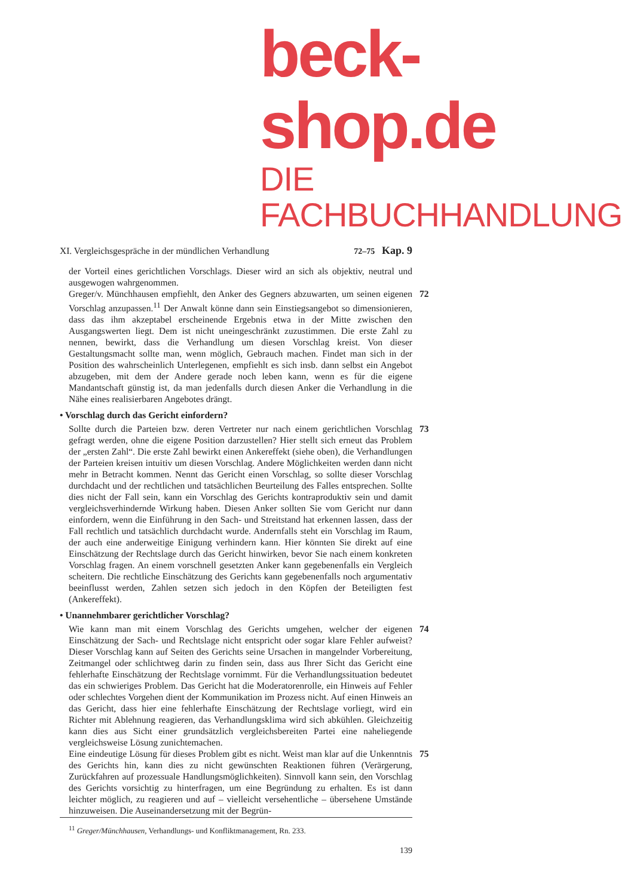beck-shop.de
DIE FACHBUCHHANDLUNG
XI. Vergleichsgespräche in der mündlichen Verhandlung 72–75 Kap. 9
der Vorteil eines gerichtlichen Vorschlags. Dieser wird an sich als objektiv, neutral und ausgewogen wahrgenommen.
Greger/v. Münchhausen empfiehlt, den Anker des Gegners abzuwarten, um seinen eigenen Vorschlag anzupassen.<sup>11</sup> Der Anwalt könne dann sein Einstiegsangebot so dimensionieren, dass das ihm akzeptabel erscheinende Ergebnis etwa in der Mitte zwischen den Ausgangswerten liegt. Dem ist nicht uneingeschränkt zuzustimmen. Die erste Zahl zu nennen, bewirkt, dass die Verhandlung um diesen Vorschlag kreist. Von dieser Gestaltungsmacht sollte man, wenn möglich, Gebrauch machen. Findet man sich in der Position des wahrscheinlich Unterlegenen, empfiehlt es sich insb. dann selbst ein Angebot abzugeben, mit dem der Andere gerade noch leben kann, wenn es für die eigene Mandantschaft günstig ist, da man jedenfalls durch diesen Anker die Verhandlung in die Nähe eines realisierbaren Angebotes drängt.
72
• Vorschlag durch das Gericht einfordern?
Sollte durch die Parteien bzw. deren Vertreter nur nach einem gerichtlichen Vorschlag gefragt werden, ohne die eigene Position darzustellen? Hier stellt sich erneut das Problem der „ersten Zahl“. Die erste Zahl bewirkt einen Ankereffekt (siehe oben), die Verhandlungen der Parteien kreisen intuitiv um diesen Vorschlag. Andere Möglichkeiten werden dann nicht mehr in Betracht kommen. Nennt das Gericht einen Vorschlag, so sollte dieser Vorschlag durchdacht und der rechtlichen und tatsächlichen Beurteilung des Falles entsprechen. Sollte dies nicht der Fall sein, kann ein Vorschlag des Gerichts kontraproduktiv sein und damit vergleichsverhindernde Wirkung haben. Diesen Anker sollten Sie vom Gericht nur dann einfordern, wenn die Einführung in den Sach- und Streitstand hat erkennen lassen, dass der Fall rechtlich und tatsächlich durchdacht wurde. Andernfalls steht ein Vorschlag im Raum, der auch eine anderweitige Einigung verhindern kann. Hier könnten Sie direkt auf eine Einschätzung der Rechtslage durch das Gericht hinwirken, bevor Sie nach einem konkreten Vorschlag fragen. An einem vorschnell gesetzten Anker kann gegebenenfalls ein Vergleich scheitern. Die rechtliche Einschätzung des Gerichts kann gegebenenfalls noch argumentativ beeinflusst werden, Zahlen setzen sich jedoch in den Köpfen der Beteiligten fest (Ankereffekt).
73
• Unannehmbarer gerichtlicher Vorschlag?
Wie kann man mit einem Vorschlag des Gerichts umgehen, welcher der eigenen Einschätzung der Sach- und Rechtslage nicht entspricht oder sogar klare Fehler aufweist? Dieser Vorschlag kann auf Seiten des Gerichts seine Ursachen in mangelnder Vorbereitung, Zeitmangel oder schlichtweg darin zu finden sein, dass aus Ihrer Sicht das Gericht eine fehlerhafte Einschätzung der Rechtslage vornimmt. Für die Verhandlungssituation bedeutet das ein schwieriges Problem. Das Gericht hat die Moderatorenrolle, ein Hinweis auf Fehler oder schlechtes Vorgehen dient der Kommunikation im Prozess nicht. Auf einen Hinweis an das Gericht, dass hier eine fehlerhafte Einschätzung der Rechtslage vorliegt, wird ein Richter mit Ablehnung reagieren, das Verhandlungsklima wird sich abkühlen. Gleichzeitig kann dies aus Sicht einer grundsätzlich vergleichsbereiten Partei eine naheliegende vergleichsweise Lösung zunichtemachen.
74
Eine eindeutige Lösung für dieses Problem gibt es nicht. Weist man klar auf die Unkenntnis des Gerichts hin, kann dies zu nicht gewünschten Reaktionen führen (Verärgerung, Zurückfahren auf prozessuale Handlungsmöglichkeiten). Sinnvoll kann sein, den Vorschlag des Gerichts vorsichtig zu hinterfragen, um eine Begründung zu erhalten. Es ist dann leichter möglich, zu reagieren und auf – vielleicht versehentliche – übersehene Umstände hinzuweisen. Die Auseinandersetzung mit der Begrün-
75
<sup>11</sup> Greger/Münchhausen, Verhandlungs- und Konfliktmanagement, Rn. 233.
139